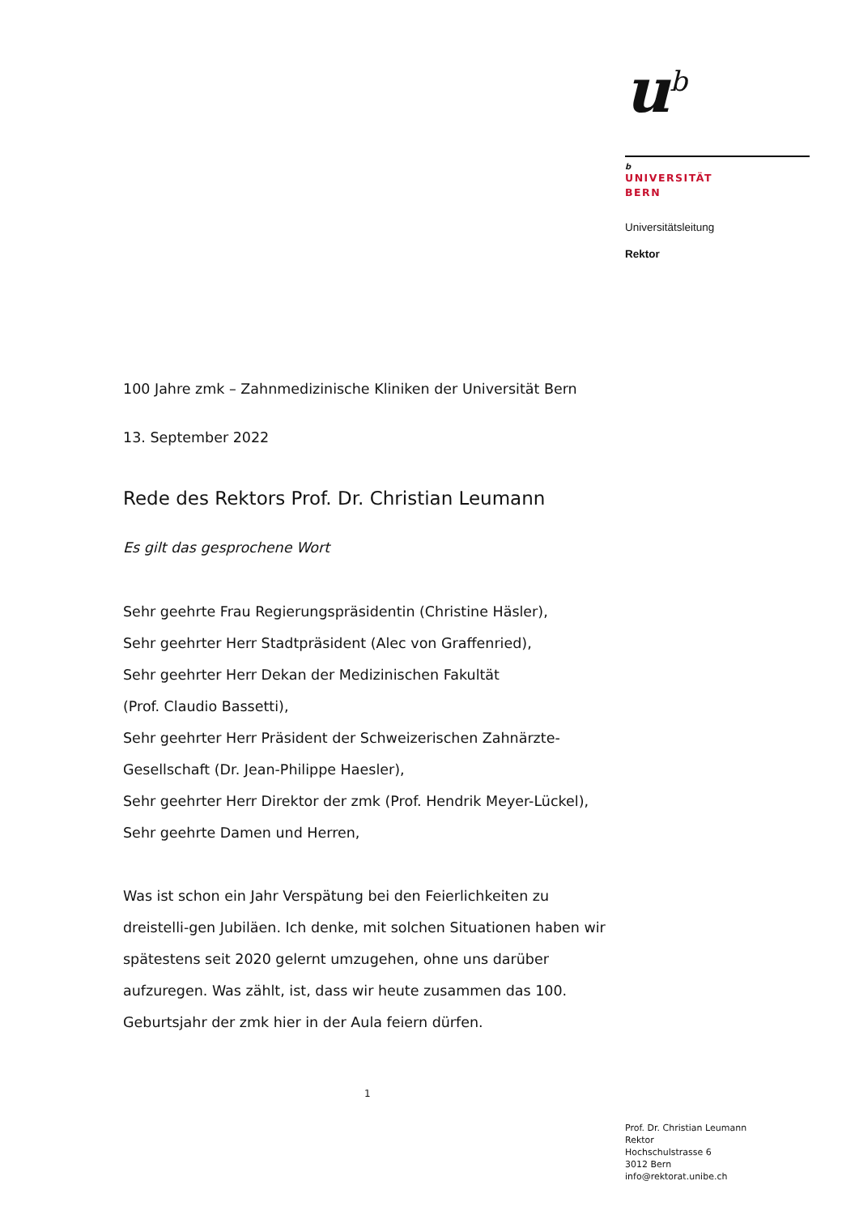u<sup>b</sup>
b
UNIVERSITÄT
BERN
Universitätsleitung
Rektor
100 Jahre zmk – Zahnmedizinische Kliniken der Universität Bern
13. September 2022
Rede des Rektors Prof. Dr. Christian Leumann
Es gilt das gesprochene Wort
Sehr geehrte Frau Regierungspräsidentin (Christine Häsler),
Sehr geehrter Herr Stadtpräsident (Alec von Graffenried),
Sehr geehrter Herr Dekan der Medizinischen Fakultät
(Prof. Claudio Bassetti),
Sehr geehrter Herr Präsident der Schweizerischen Zahnärzte-
Gesellschaft (Dr. Jean-Philippe Haesler),
Sehr geehrter Herr Direktor der zmk (Prof. Hendrik Meyer-Lückel),
Sehr geehrte Damen und Herren,
Was ist schon ein Jahr Verspätung bei den Feierlichkeiten zu dreistelli-gen Jubiläen. Ich denke, mit solchen Situationen haben wir spätestens seit 2020 gelernt umzugehen, ohne uns darüber aufzuregen. Was zählt, ist, dass wir heute zusammen das 100. Geburtsjahr der zmk hier in der Aula feiern dürfen.
1
Prof. Dr. Christian Leumann
Rektor
Hochschulstrasse 6
3012 Bern
info@rektorat.unibe.ch